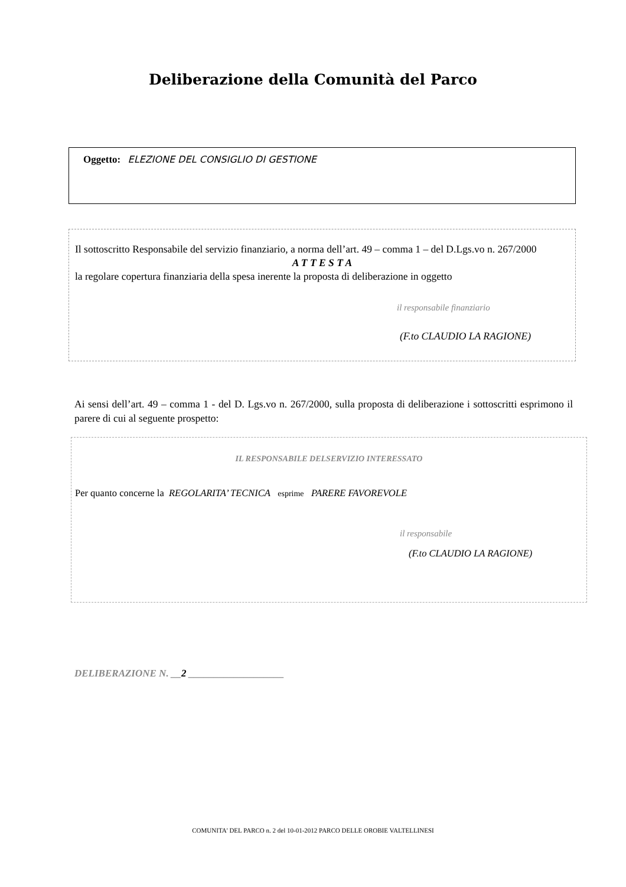Deliberazione della Comunità del Parco
Oggetto: ELEZIONE DEL CONSIGLIO DI GESTIONE
Il sottoscritto Responsabile del servizio finanziario, a norma dell’art. 49 – comma 1 – del D.Lgs.vo n. 267/2000
A T T E S T A
la regolare copertura finanziaria della spesa inerente la proposta di deliberazione in oggetto
il responsabile finanziario
(F.to CLAUDIO LA RAGIONE)
Ai sensi dell’art. 49 – comma 1 - del D. Lgs.vo n. 267/2000, sulla proposta di deliberazione i sottoscritti esprimono il parere di cui al seguente prospetto:
IL RESPONSABILE DELSERVIZIO INTERESSATO
Per quanto concerne la REGOLARITA’ TECNICA esprime PARERE FAVOREVOLE
il responsabile
(F.to CLAUDIO LA RAGIONE)
DELIBERAZIONE N. __2 ___________________
COMUNITA' DEL PARCO n. 2 del 10-01-2012 PARCO DELLE OROBIE VALTELLINESI